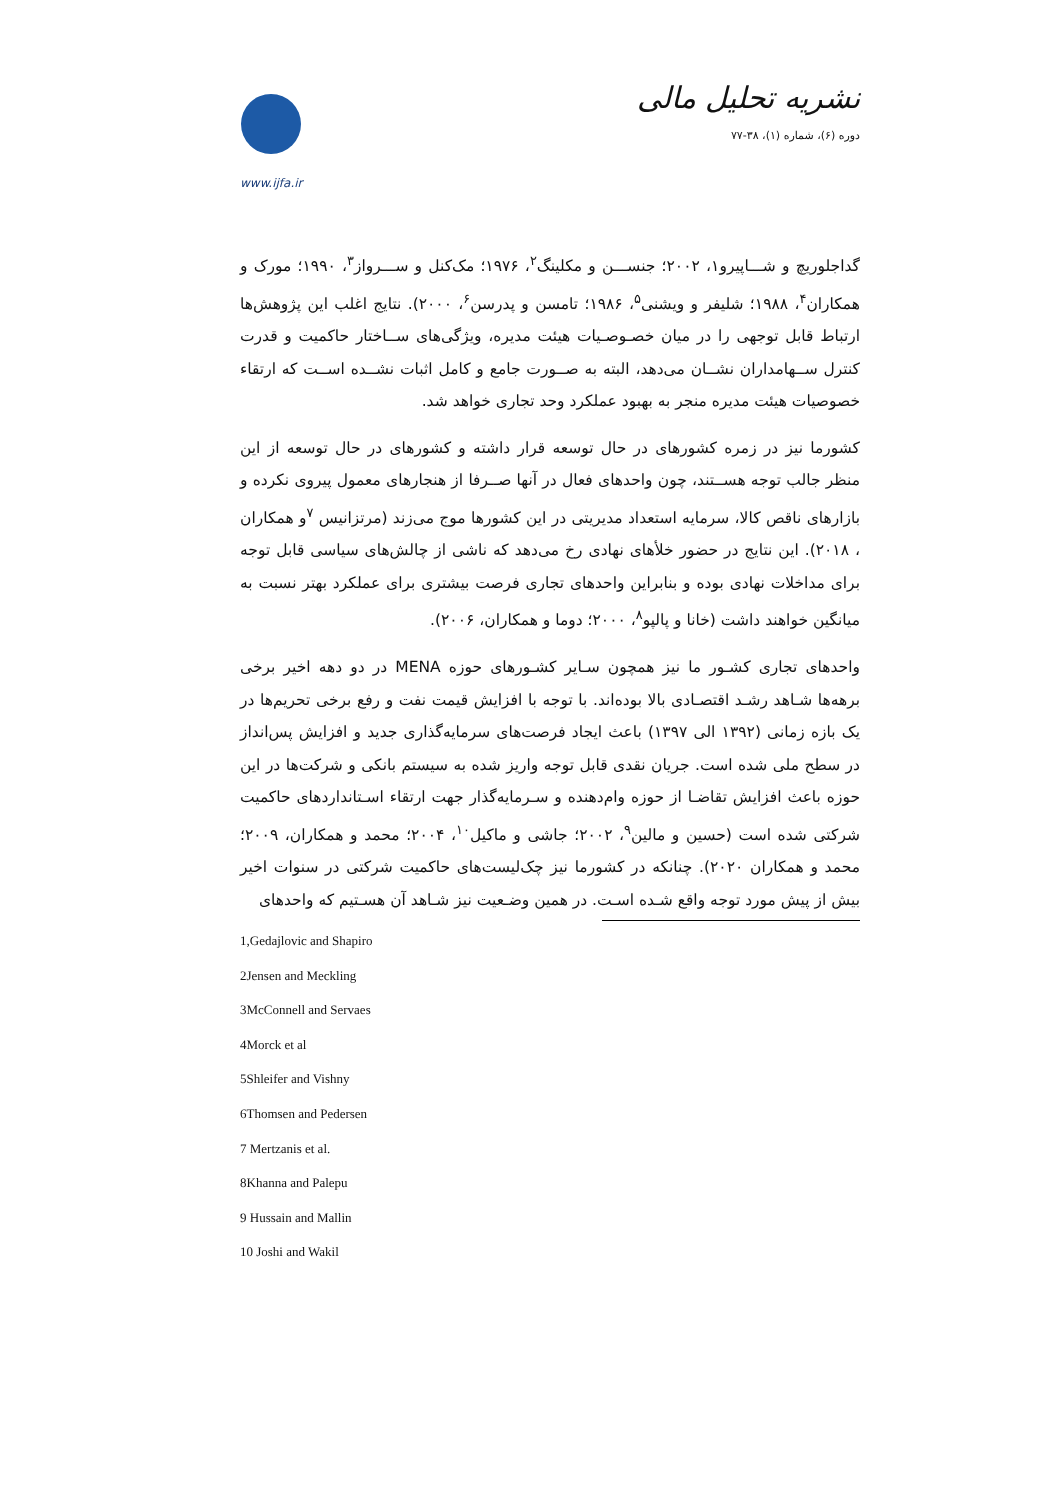نشریه تحلیل مالی
دوره (۶)، شماره (۱)، ۳۸-۷۷
www.ijfa.ir
گداجلوریچ و شـــاپیرو۱، ۲۰۰۲؛ جنســـن و مکلینگ<sup>۲</sup>، ۱۹۷۶؛ مک‌کنل و ســـرواز<sup>۳</sup>، ۱۹۹۰؛ مورک و همکاران<sup>۴</sup>، ۱۹۸۸؛ شلیفر و ویشنی<sup>۵</sup>، ۱۹۸۶؛ تامسن و پدرسن<sup>۶</sup>، ۲۰۰۰). نتایج اغلب این پژوهش‌ها ارتباط قابل توجهی را در میان خصـوصـیات هیئت مدیره، ویژگی‌های ســاختار حاکمیت و قدرت کنترل ســهامداران نشــان می‌دهد، البته به صــورت جامع و کامل اثبات نشــده اســت که ارتقاء خصوصیات هیئت مدیره منجر به بهبود عملکرد وحد تجاری خواهد شد.
کشورما نیز در زمره کشورهای در حال توسعه قرار داشته و کشورهای در حال توسعه از این منظر جالب توجه هســتند، چون واحدهای فعال در آنها صــرفا از هنجارهای معمول پیروی نکرده و بازارهای ناقص کالا، سرمایه استعداد مدیریتی در این کشورها موج می‌زند (مرتزانیس <sup>۷</sup>و همکاران ، ۲۰۱۸). این نتایج در حضور خلأهای نهادی رخ می‌دهد که ناشی از چالش‌های سیاسی قابل توجه برای مداخلات نهادی بوده و بنابراین واحدهای تجاری فرصت بیشتری برای عملکرد بهتر نسبت به میانگین خواهند داشت (خانا و پالپو<sup>۸</sup>، ۲۰۰۰؛ دوما و همکاران، ۲۰۰۶).
واحدهای تجاری کشـور ما نیز همچون سـایر کشـورهای حوزه MENA در دو دهه اخیر برخی برهه‌ها شـاهد رشـد اقتصـادی بالا بوده‌اند. با توجه با افزایش قیمت نفت و رفع برخی تحریم‌ها در یک بازه زمانی (۱۳۹۲ الی ۱۳۹۷) باعث ایجاد فرصت‌های سرمایه‌گذاری جدید و افزایش پس‌انداز در سطح ملی شده است. جریان نقدی قابل توجه واریز شده به سیستم بانکی و شرکت‌ها در این حوزه باعث افزایش تقاضـا از حوزه وام‌دهنده و سـرمایه‌گذار جهت ارتقاء اسـتانداردهای حاکمیت شرکتی شده است (حسین و مالین<sup>۹</sup>، ۲۰۰۲؛ جاشی و ماکیل<sup>۱۰</sup>، ۲۰۰۴؛ محمد و همکاران، ۲۰۰۹؛ محمد و همکاران ۲۰۲۰). چنانکه در کشورما نیز چک‌لیست‌های حاکمیت شرکتی در سنوات اخیر بیش از پیش مورد توجه واقع شـده اسـت. در همین وضـعیت نیز شـاهد آن هسـتیم که واحدهای
1,Gedajlovic and Shapiro
2Jensen and Meckling
3McConnell and Servaes
4Morck et al
5Shleifer and Vishny
6Thomsen and Pedersen
7 Mertzanis et al.
8Khanna and Palepu
9 Hussain and Mallin
10 Joshi and Wakil